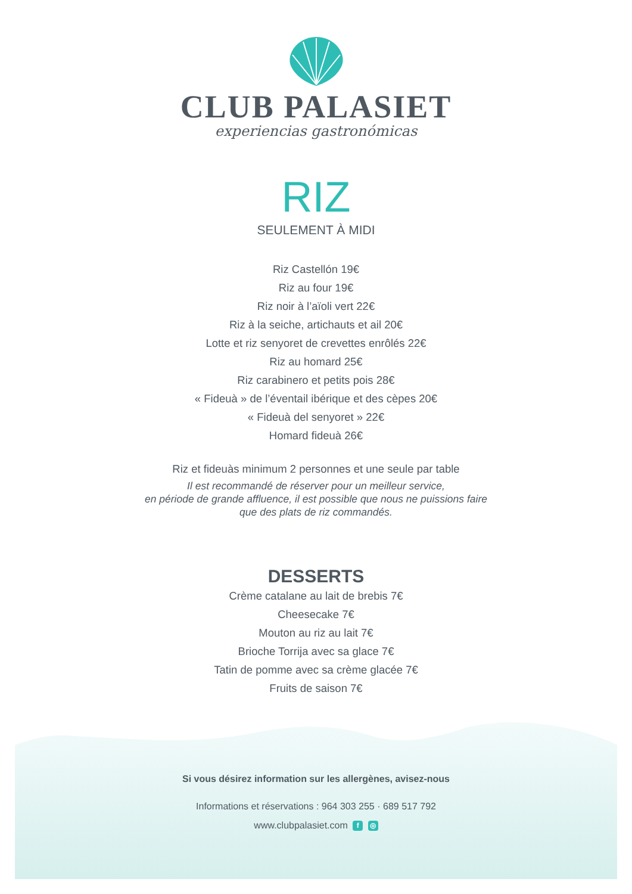CLUB PALASIET
experiencias gastronómicas
RIZ
SEULEMENT À MIDI
Riz Castellón 19€
Riz au four 19€
Riz noir à l’aïoli vert 22€
Riz à la seiche, artichauts et ail 20€
Lotte et riz senyoret de crevettes enrôlés 22€
Riz au homard 25€
Riz carabinero et petits pois 28€
« Fideuà » de l’éventail ibérique et des cèpes 20€
« Fideuà del senyoret » 22€
Homard fideuà 26€
Riz et fideuàs minimum 2 personnes et une seule par table
Il est recommandé de réserver pour un meilleur service,
en période de grande affluence, il est possible que nous ne puissions faire
que des plats de riz commandés.
DESSERTS
Crème catalane au lait de brebis 7€
Cheesecake 7€
Mouton au riz au lait 7€
Brioche Torrija avec sa glace 7€
Tatin de pomme avec sa crème glacée 7€
Fruits de saison 7€
Si vous désirez information sur les allergènes, avisez-nous
Informations et réservations : 964 303 255 · 689 517 792
www.clubpalasiet.com f ◎